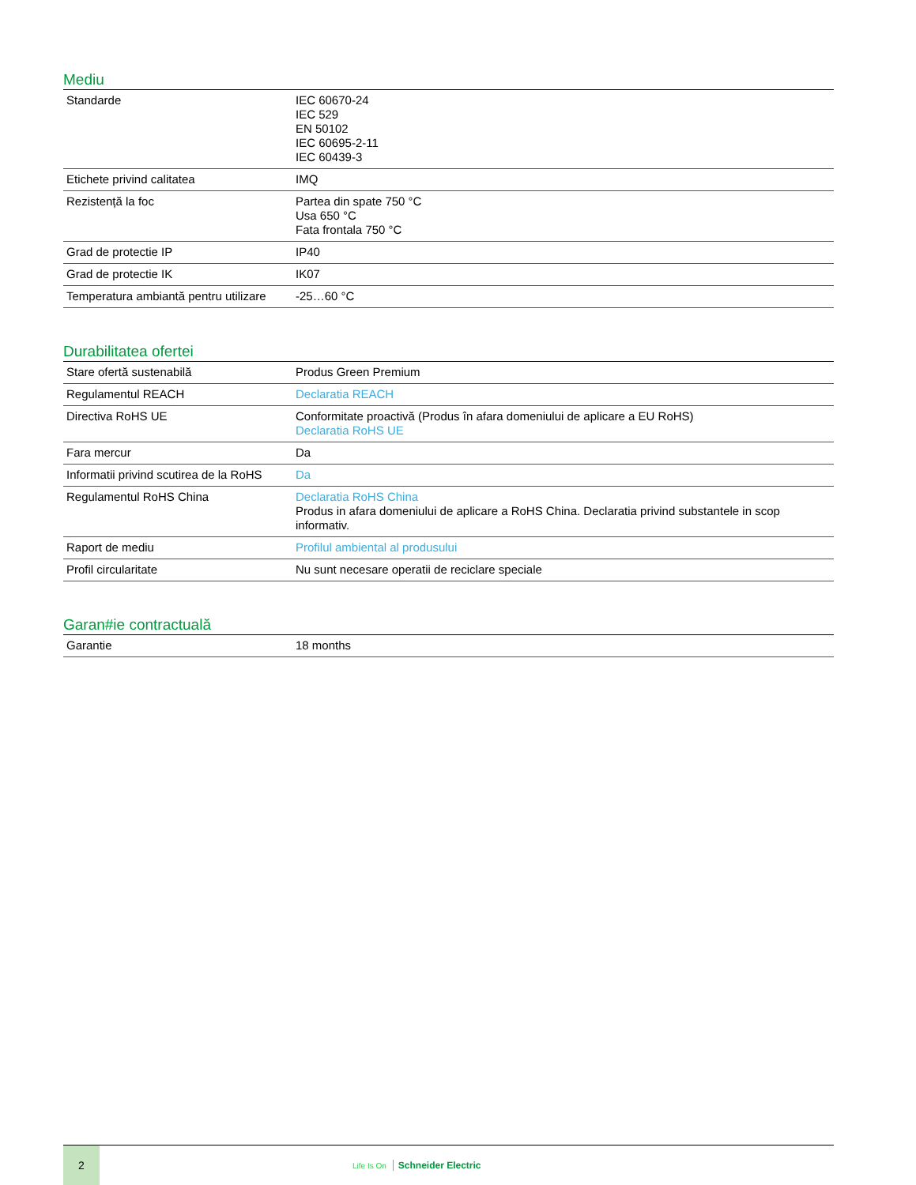Mediu
| Standarde | IEC 60670-24 IEC 529 EN 50102 IEC 60695-2-11 IEC 60439-3 |
| Etichete privind calitatea | IMQ |
| Rezistență la foc | Partea din spate 750 °C Usa 650 °C Fata frontala 750 °C |
| Grad de protectie IP | IP40 |
| Grad de protectie IK | IK07 |
| Temperatura ambiantă pentru utilizare | -25…60 °C |
Durabilitatea ofertei
| Stare ofertă sustenabilă | Produs Green Premium |
| Regulamentul REACH | Declaratia REACH |
| Directiva RoHS UE | Conformitate proactivă (Produs în afara domeniului de aplicare a EU RoHS) Declaratia RoHS UE |
| Fara mercur | Da |
| Informatii privind scutirea de la RoHS | Da |
| Regulamentul RoHS China | Declaratia RoHS China Produs in afara domeniului de aplicare a RoHS China. Declaratia privind substantele in scop informativ. |
| Raport de mediu | Profilul ambiental al produsului |
| Profil circularitate | Nu sunt necesare operatii de reciclare speciale |
Garan#ie contractuală
| Garantie | 18 months |
2
Life Is On Schneider Electric